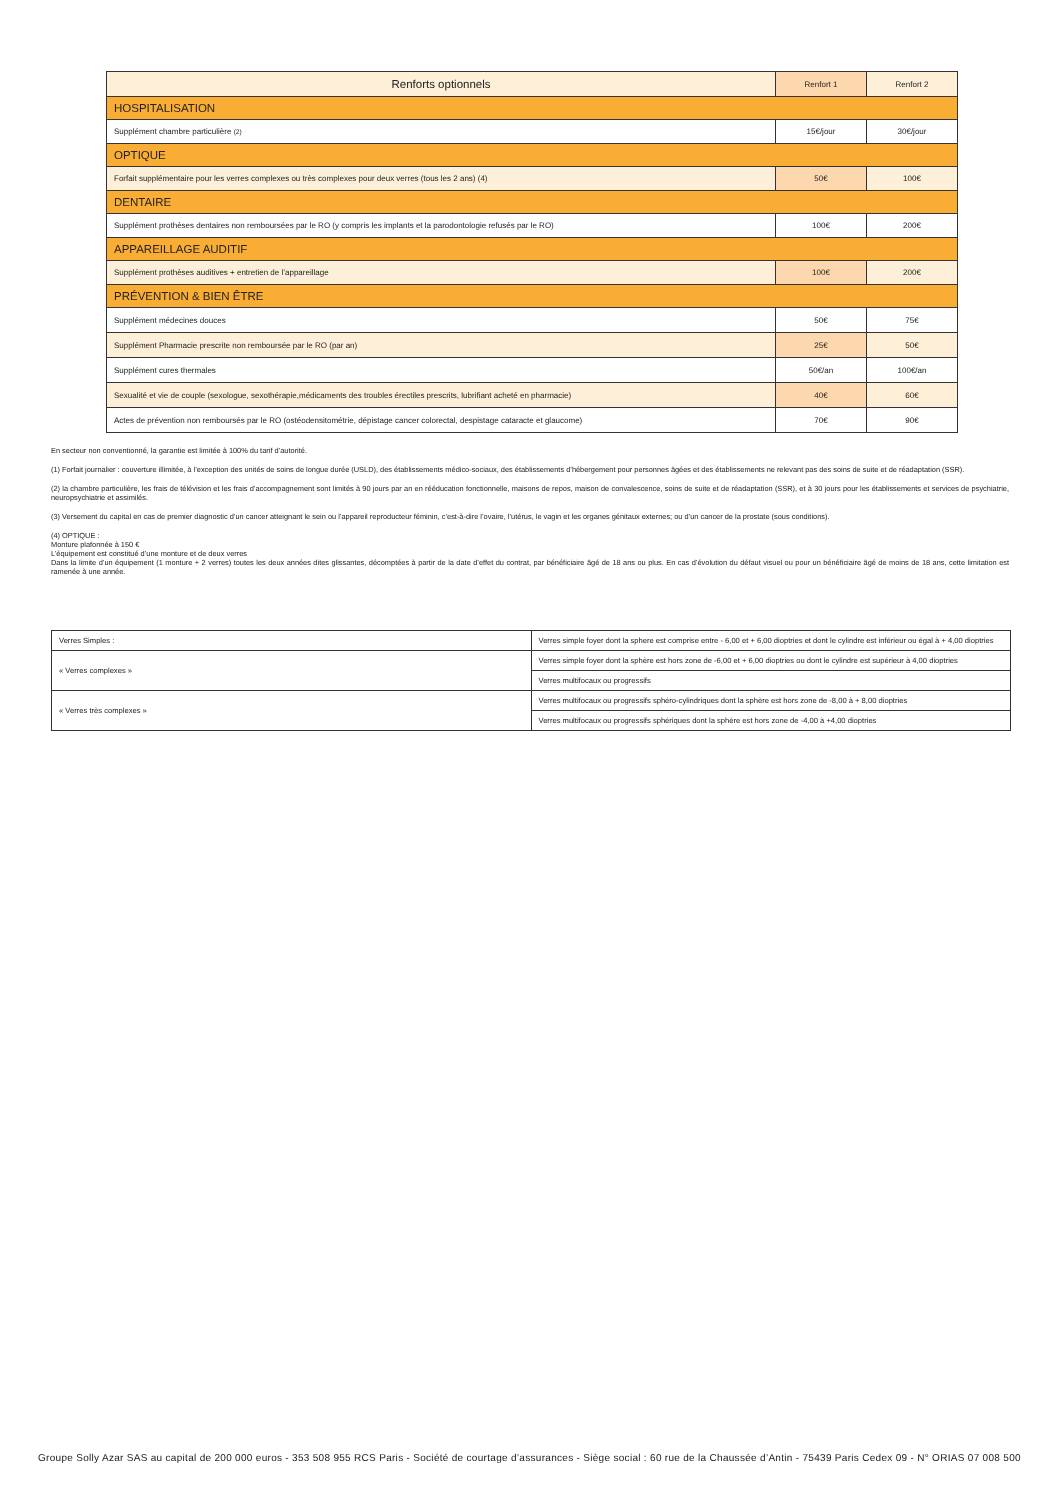| Renforts optionnels | Renfort 1 | Renfort 2 |
| HOSPITALISATION | | |
| Supplément chambre particulière (2) | 15€/jour | 30€/jour |
| OPTIQUE | | |
| Forfait supplémentaire pour les verres complexes ou très complexes pour deux verres (tous les 2 ans) (4) | 50€ | 100€ |
| DENTAIRE | | |
| Supplément prothèses dentaires non remboursées par le RO (y compris les implants et la parodontologie refusés par le RO) | 100€ | 200€ |
| APPAREILLAGE AUDITIF | | |
| Supplément prothèses auditives + entretien de l’appareillage | 100€ | 200€ |
| PRÉVENTION & BIEN ÊTRE | | |
| Supplément médecines douces | 50€ | 75€ |
| Supplément Pharmacie prescrite non remboursée par le RO (par an) | 25€ | 50€ |
| Supplément cures thermales | 50€/an | 100€/an |
| Sexualité et vie de couple (sexologue, sexothérapie,médicaments des troubles érectiles prescrits, lubrifiant acheté en pharmacie) | 40€ | 60€ |
| Actes de prévention non remboursés par le RO (ostéodensitométrie, dépistage cancer colorectal, despistage cataracte et glaucome) | 70€ | 90€ |
En secteur non conventionné, la garantie est limitée à 100% du tarif d’autorité.
(1) Forfait journalier : couverture illimitée, à l’exception des unités de soins de longue durée (USLD), des établissements médico-sociaux, des établissements d’hébergement pour personnes âgées et des établissements ne relevant pas des soins de suite et de réadaptation (SSR).
(2) la chambre particulière, les frais de télévision et les frais d’accompagnement sont limités à 90 jours par an en rééducation fonctionnelle, maisons de repos, maison de convalescence, soins de suite et de réadaptation (SSR), et à 30 jours pour les établissements et services de psychiatrie, neuropsychiatrie et assimilés.
(3) Versement du capital en cas de premier diagnostic d’un cancer atteignant le sein ou l’appareil reproducteur féminin, c’est-à-dire l’ovaire, l’utérus, le vagin et les organes génitaux externes; ou d’un cancer de la prostate (sous conditions).
(4) OPTIQUE :
Monture plafonnée à 150 €
L’équipement est constitué d’une monture et de deux verres
Dans la limite d’un équipement (1 monture + 2 verres) toutes les deux années dites glissantes, décomptées à partir de la date d’effet du contrat, par bénéficiaire âgé de 18 ans ou plus. En cas d’évolution du défaut visuel ou pour un bénéficiaire âgé de moins de 18 ans, cette limitation est ramenée à une année.
| Verres Simples : | Verres simple foyer dont la sphere est comprise entre - 6,00 et + 6,00 dioptries et dont le cylindre est inférieur ou égal à + 4,00 dioptries |
| « Verres complexes » | Verres simple foyer dont la sphère est hors zone de -6,00 et + 6,00 dioptries ou dont le cylindre est supérieur à 4,00 dioptries |
| | Verres multifocaux ou progressifs |
| « Verres très complexes » | Verres multifocaux ou progressifs sphéro-cylindriques dont la sphère est hors zone de -8,00 à + 8,00 dioptries |
| | Verres multifocaux ou progressifs sphériques dont la sphère est hors zone de -4,00 à +4,00 dioptries |
Groupe Solly Azar SAS au capital de 200 000 euros - 353 508 955 RCS Paris - Société de courtage d’assurances - Siège social : 60 rue de la Chaussée d’Antin - 75439 Paris Cedex 09 - N° ORIAS 07 008 500